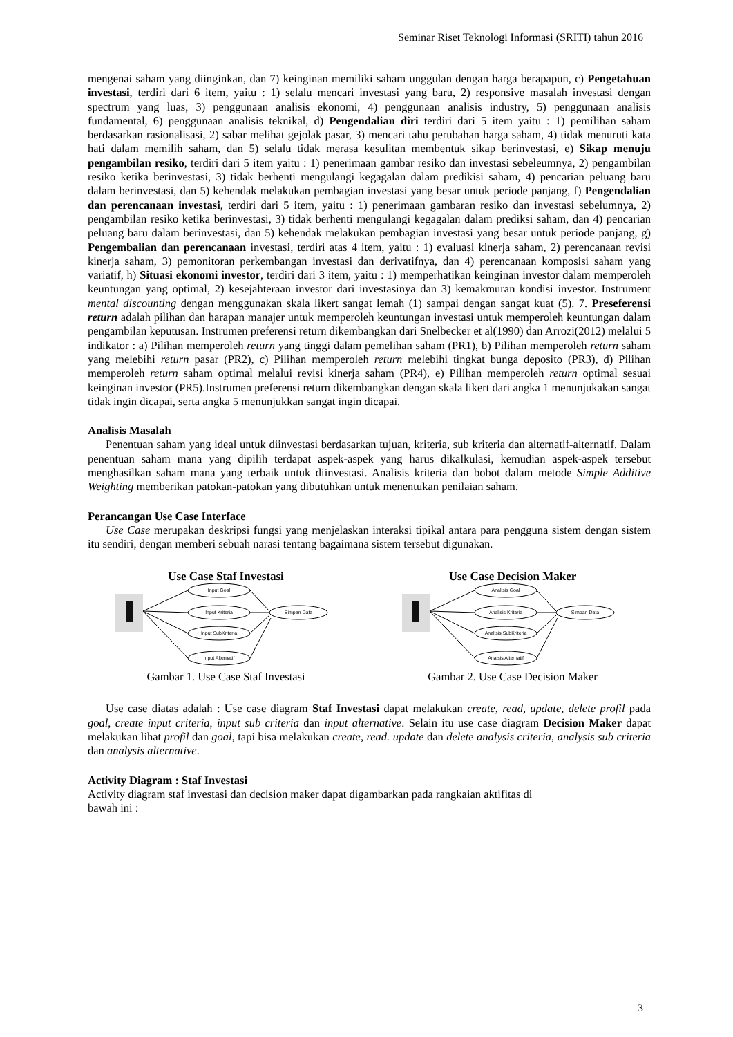Seminar Riset Teknologi Informasi (SRITI) tahun 2016
mengenai saham yang diinginkan, dan 7) keinginan memiliki saham unggulan dengan harga berapapun, c) Pengetahuan investasi, terdiri dari 6 item, yaitu : 1) selalu mencari investasi yang baru, 2) responsive masalah investasi dengan spectrum yang luas, 3) penggunaan analisis ekonomi, 4) penggunaan analisis industry, 5) penggunaan analisis fundamental, 6) penggunaan analisis teknikal, d) Pengendalian diri terdiri dari 5 item yaitu : 1) pemilihan saham berdasarkan rasionalisasi, 2) sabar melihat gejolak pasar, 3) mencari tahu perubahan harga saham, 4) tidak menuruti kata hati dalam memilih saham, dan 5) selalu tidak merasa kesulitan membentuk sikap berinvestasi, e) Sikap menuju pengambilan resiko, terdiri dari 5 item yaitu : 1) penerimaan gambar resiko dan investasi sebeleumnya, 2) pengambilan resiko ketika berinvestasi, 3) tidak berhenti mengulangi kegagalan dalam predikisi saham, 4) pencarian peluang baru dalam berinvestasi, dan 5) kehendak melakukan pembagian investasi yang besar untuk periode panjang, f) Pengendalian dan perencanaan investasi, terdiri dari 5 item, yaitu : 1) penerimaan gambaran resiko dan investasi sebelumnya, 2) pengambilan resiko ketika berinvestasi, 3) tidak berhenti mengulangi kegagalan dalam prediksi saham, dan 4) pencarian peluang baru dalam berinvestasi, dan 5) kehendak melakukan pembagian investasi yang besar untuk periode panjang, g) Pengembalian dan perencanaan investasi, terdiri atas 4 item, yaitu : 1) evaluasi kinerja saham, 2) perencanaan revisi kinerja saham, 3) pemonitoran perkembangan investasi dan derivatifnya, dan 4) perencanaan komposisi saham yang variatif, h) Situasi ekonomi investor, terdiri dari 3 item, yaitu : 1) memperhatikan keinginan investor dalam memperoleh keuntungan yang optimal, 2) kesejahteraan investor dari investasinya dan 3) kemakmuran kondisi investor. Instrument mental discounting dengan menggunakan skala likert sangat lemah (1) sampai dengan sangat kuat (5). 7. Preseferensi return adalah pilihan dan harapan manajer untuk memperoleh keuntungan investasi untuk memperoleh keuntungan dalam pengambilan keputusan. Instrumen preferensi return dikembangkan dari Snelbecker et al(1990) dan Arrozi(2012) melalui 5 indikator : a) Pilihan memperoleh return yang tinggi dalam pemelihan saham (PR1), b) Pilihan memperoleh return saham yang melebihi return pasar (PR2), c) Pilihan memperoleh return melebihi tingkat bunga deposito (PR3), d) Pilihan memperoleh return saham optimal melalui revisi kinerja saham (PR4), e) Pilihan memperoleh return optimal sesuai keinginan investor (PR5).Instrumen preferensi return dikembangkan dengan skala likert dari angka 1 menunjukakan sangat tidak ingin dicapai, serta angka 5 menunjukkan sangat ingin dicapai.
Analisis Masalah
Penentuan saham yang ideal untuk diinvestasi berdasarkan tujuan, kriteria, sub kriteria dan alternatif-alternatif. Dalam penentuan saham mana yang dipilih terdapat aspek-aspek yang harus dikalkulasi, kemudian aspek-aspek tersebut menghasilkan saham mana yang terbaik untuk diinvestasi. Analisis kriteria dan bobot dalam metode Simple Additive Weighting memberikan patokan-patokan yang dibutuhkan untuk menentukan penilaian saham.
Perancangan Use Case Interface
Use Case merupakan deskripsi fungsi yang menjelaskan interaksi tipikal antara para pengguna sistem dengan sistem itu sendiri, dengan memberi sebuah narasi tentang bagaimana sistem tersebut digunakan.
Use Case Staf Investasi
Input Goal
Input Kriteria
Input SubKriteria
Input Alternatif
Simpan Data
Gambar 1. Use Case Staf Investasi
Use Case Decision Maker
Analisis Goal
Analisis Kriteria
Analisis SubKriteria
Analsis Alternatif
Simpan Data
Gambar 2. Use Case Decision Maker
Use case diatas adalah : Use case diagram Staf Investasi dapat melakukan create, read, update, delete profil pada goal, create input criteria, input sub criteria dan input alternative. Selain itu use case diagram Decision Maker dapat melakukan lihat profil dan goal, tapi bisa melakukan create, read. update dan delete analysis criteria, analysis sub criteria dan analysis alternative.
Activity Diagram : Staf Investasi
Activity diagram staf investasi dan decision maker dapat digambarkan pada rangkaian aktifitas di
bawah ini :
3